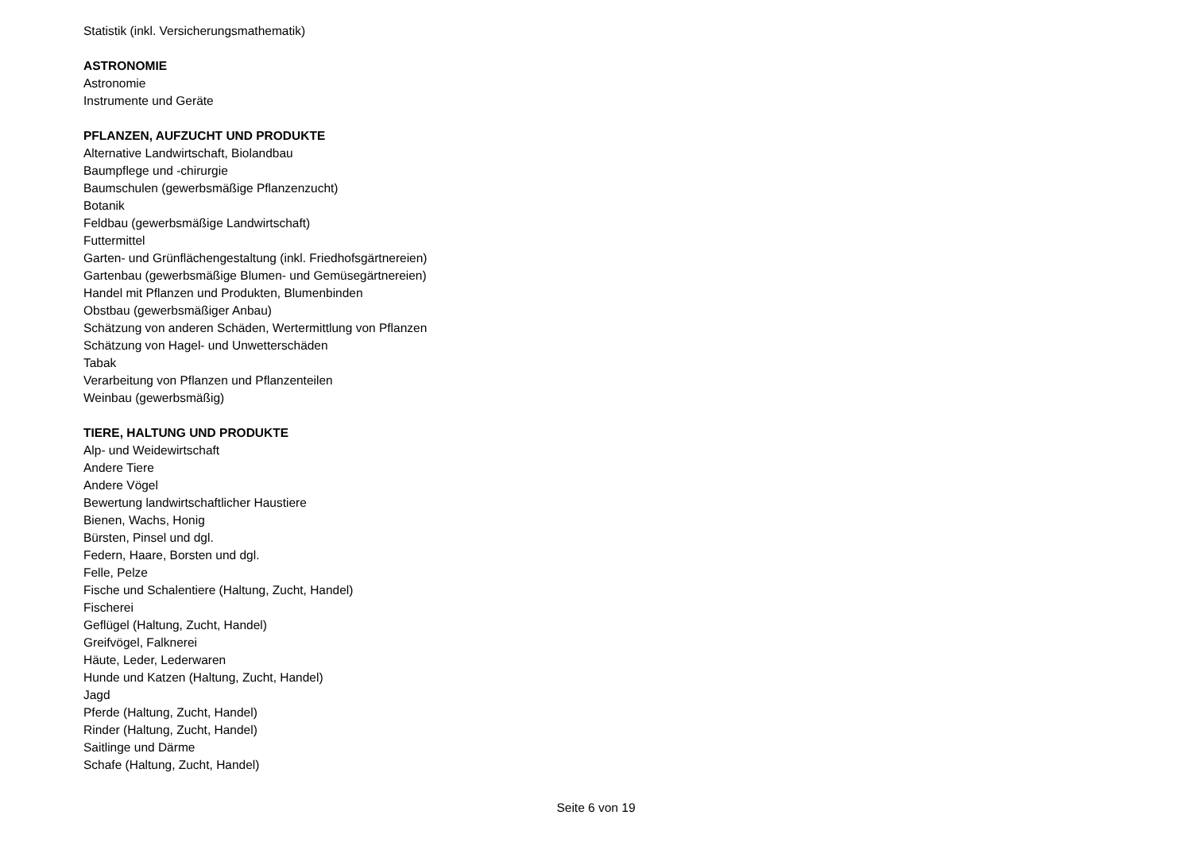Statistik (inkl. Versicherungsmathematik)
ASTRONOMIE
Astronomie
Instrumente und Geräte
PFLANZEN, AUFZUCHT UND PRODUKTE
Alternative Landwirtschaft, Biolandbau
Baumpflege und -chirurgie
Baumschulen (gewerbsmäßige Pflanzenzucht)
Botanik
Feldbau (gewerbsmäßige Landwirtschaft)
Futtermittel
Garten- und Grünflächengestaltung (inkl. Friedhofsgärtnereien)
Gartenbau (gewerbsmäßige Blumen- und Gemüsegärtnereien)
Handel mit Pflanzen und Produkten, Blumenbinden
Obstbau (gewerbsmäßiger Anbau)
Schätzung von anderen Schäden, Wertermittlung von Pflanzen
Schätzung von Hagel- und Unwetterschäden
Tabak
Verarbeitung von Pflanzen und Pflanzenteilen
Weinbau (gewerbsmäßig)
TIERE, HALTUNG UND PRODUKTE
Alp- und Weidewirtschaft
Andere Tiere
Andere Vögel
Bewertung landwirtschaftlicher Haustiere
Bienen, Wachs, Honig
Bürsten, Pinsel und dgl.
Federn, Haare, Borsten und dgl.
Felle, Pelze
Fische und Schalentiere (Haltung, Zucht, Handel)
Fischerei
Geflügel (Haltung, Zucht, Handel)
Greifvögel, Falknerei
Häute, Leder, Lederwaren
Hunde und Katzen (Haltung, Zucht, Handel)
Jagd
Pferde (Haltung, Zucht, Handel)
Rinder (Haltung, Zucht, Handel)
Saitlinge und Därme
Schafe (Haltung, Zucht, Handel)
Seite 6 von 19